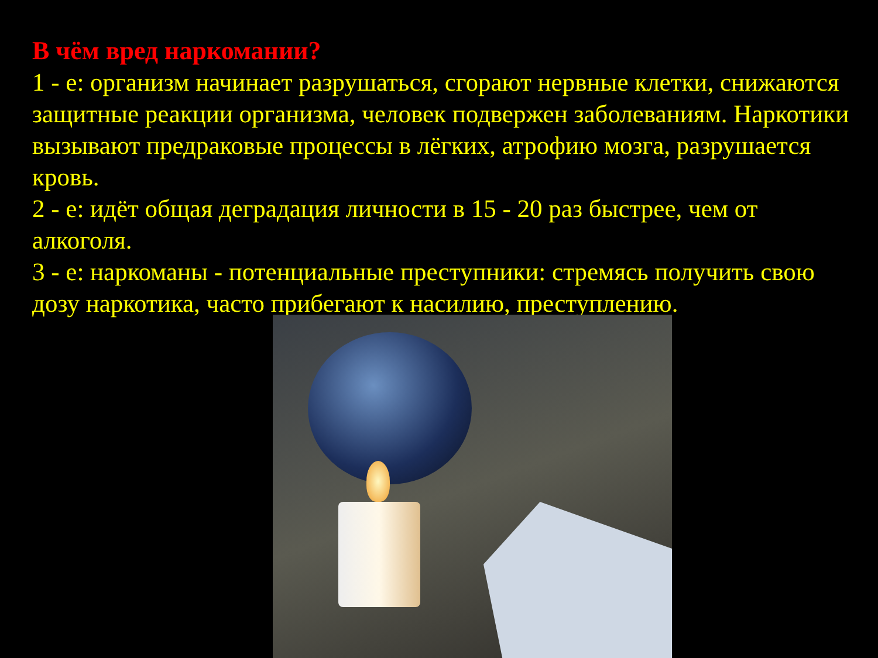В чём вред наркомании?
1 - е: организм начинает разрушаться, сгорают нервные клетки, снижаются защитные реакции организма, человек подвержен заболеваниям. Наркотики вызывают предраковые процессы в лёгких, атрофию мозга, разрушается кровь.
2 - е: идёт общая деградация личности в 15 - 20 раз быстрее, чем от алкоголя.
3 - е: наркоманы - потенциальные преступники: стремясь получить свою дозу наркотика, часто прибегают к насилию, преступлению.